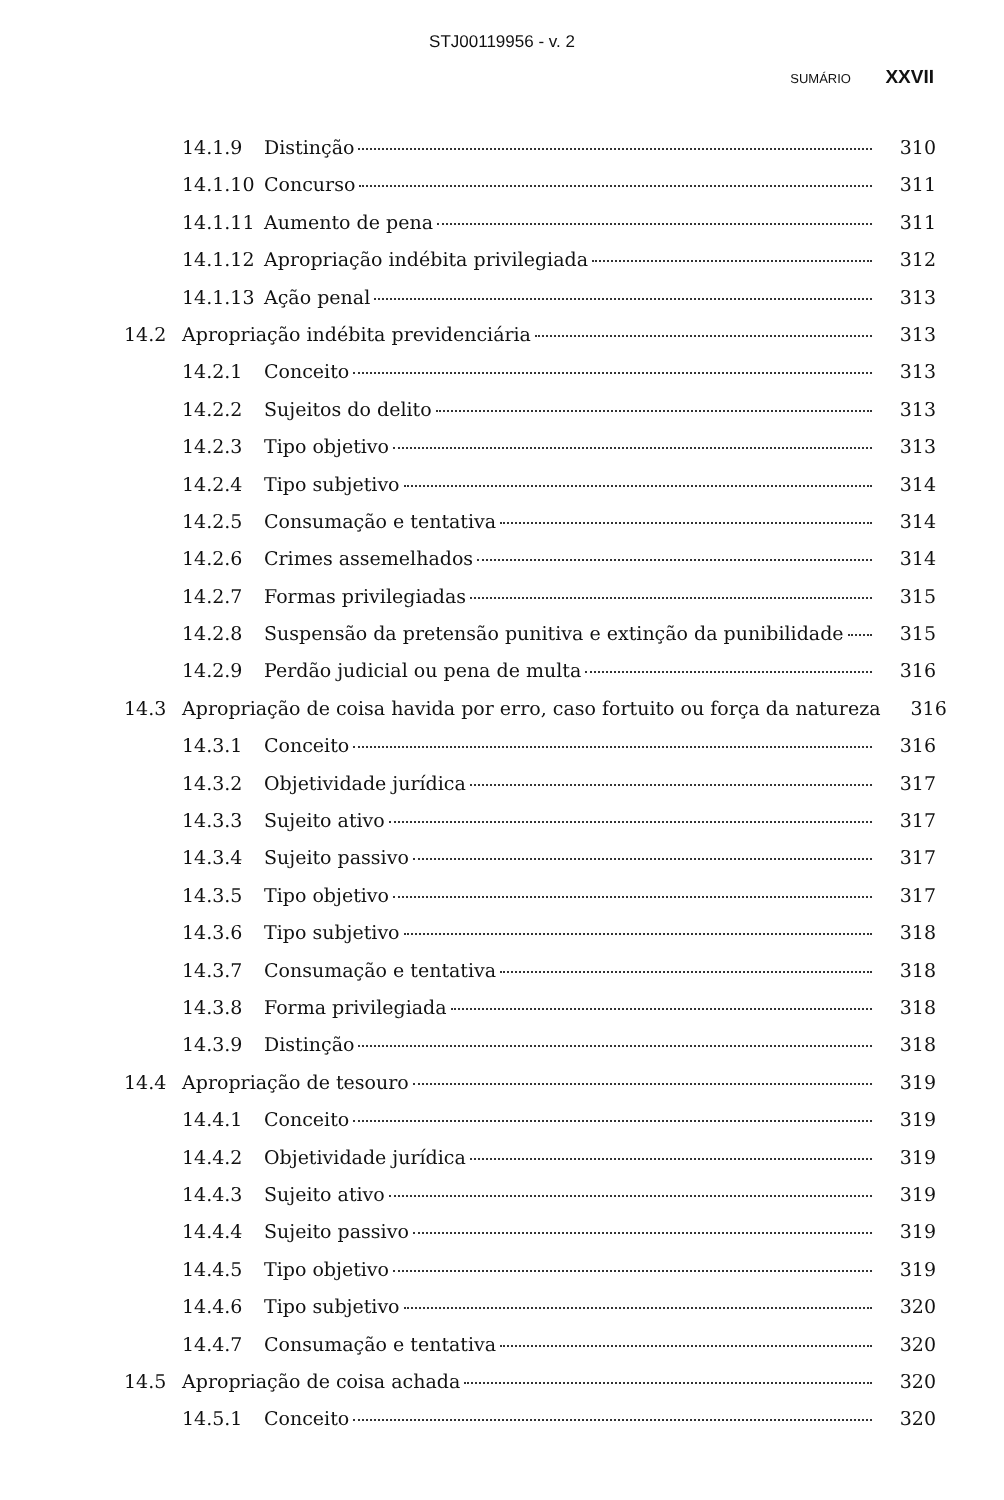STJ00119956 - v. 2
SUMÁRIO XXVII
14.1.9 Distinção 310
14.1.10 Concurso 311
14.1.11 Aumento de pena 311
14.1.12 Apropriação indébita privilegiada 312
14.1.13 Ação penal 313
14.2 Apropriação indébita previdenciária 313
14.2.1 Conceito 313
14.2.2 Sujeitos do delito 313
14.2.3 Tipo objetivo 313
14.2.4 Tipo subjetivo 314
14.2.5 Consumação e tentativa 314
14.2.6 Crimes assemelhados 314
14.2.7 Formas privilegiadas 315
14.2.8 Suspensão da pretensão punitiva e extinção da punibilidade 315
14.2.9 Perdão judicial ou pena de multa 316
14.3 Apropriação de coisa havida por erro, caso fortuito ou força da natureza 316
14.3.1 Conceito 316
14.3.2 Objetividade jurídica 317
14.3.3 Sujeito ativo 317
14.3.4 Sujeito passivo 317
14.3.5 Tipo objetivo 317
14.3.6 Tipo subjetivo 318
14.3.7 Consumação e tentativa 318
14.3.8 Forma privilegiada 318
14.3.9 Distinção 318
14.4 Apropriação de tesouro 319
14.4.1 Conceito 319
14.4.2 Objetividade jurídica 319
14.4.3 Sujeito ativo 319
14.4.4 Sujeito passivo 319
14.4.5 Tipo objetivo 319
14.4.6 Tipo subjetivo 320
14.4.7 Consumação e tentativa 320
14.5 Apropriação de coisa achada 320
14.5.1 Conceito 320